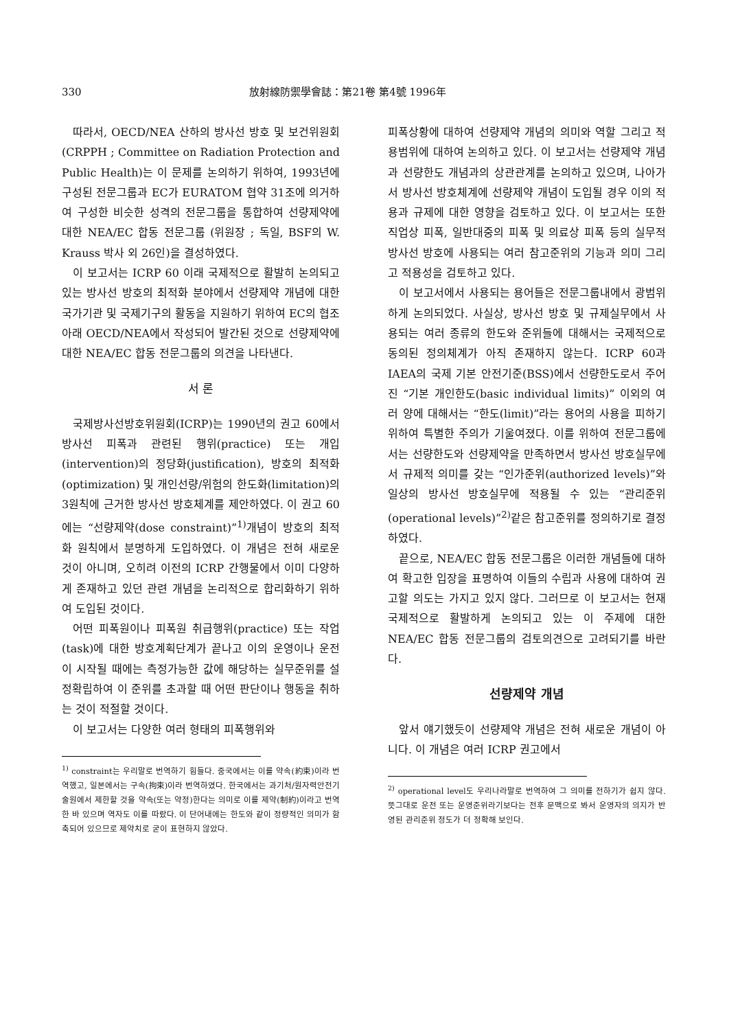330 放射線防禦學會誌：第21卷 第4號 1996年
따라서, OECD/NEA 산하의 방사선 방호 및 보건위원회(CRPPH ; Committee on Radiation Protection and Public Health)는 이 문제를 논의하기 위하여, 1993년에 구성된 전문그룹과 EC가 EURATOM 협약 31조에 의거하여 구성한 비슷한 성격의 전문그룹을 통합하여 선량제약에 대한 NEA/EC 합동 전문그룹 (위원장 ; 독일, BSF의 W. Krauss 박사 외 26인)을 결성하였다.
이 보고서는 ICRP 60 이래 국제적으로 활발히 논의되고 있는 방사선 방호의 최적화 분야에서 선량제약 개념에 대한 국가기관 및 국제기구의 활동을 지원하기 위하여 EC의 협조아래 OECD/NEA에서 작성되어 발간된 것으로 선량제약에 대한 NEA/EC 합동 전문그룹의 의견을 나타낸다.
서 론
국제방사선방호위원회(ICRP)는 1990년의 권고 60에서 방사선 피폭과 관련된 행위(practice) 또는 개입(intervention)의 정당화(justification), 방호의 최적화(optimization) 및 개인선량/위험의 한도화(limitation)의 3원칙에 근거한 방사선 방호체계를 제안하였다. 이 권고 60에는 “선량제약(dose constraint)”<sup>1)</sup>개념이 방호의 최적화 원칙에서 분명하게 도입하였다. 이 개념은 전혀 새로운 것이 아니며, 오히려 이전의 ICRP 간행물에서 이미 다양하게 존재하고 있던 관련 개념을 논리적으로 합리화하기 위하여 도입된 것이다.
어떤 피폭원이나 피폭원 취급행위(practice) 또는 작업(task)에 대한 방호계획단계가 끝나고 이의 운영이나 운전이 시작될 때에는 측정가능한 값에 해당하는 실무준위를 설정확립하여 이 준위를 초과할 때 어떤 판단이나 행동을 취하는 것이 적절할 것이다.
이 보고서는 다양한 여러 형태의 피폭행위와
<sup>1)</sup> constraint는 우리말로 번역하기 힘들다. 중국에서는 이를 약속(約束)이라 번역했고, 일본에서는 구속(拘束)이라 번역하였다. 한국에서는 과기처/원자력안전기술원에서 제한할 것을 약속(또는 약정)한다는 의미로 이를 제약(制約)이라고 번역한 바 있으며 역자도 이를 따랐다. 이 단어내에는 한도와 같이 정량적인 의미가 함축되어 있으므로 제약치로 굳이 표현하지 않았다.
피폭상황에 대하여 선량제약 개념의 의미와 역할 그리고 적용범위에 대하여 논의하고 있다. 이 보고서는 선량제약 개념과 선량한도 개념과의 상관관계를 논의하고 있으며, 나아가서 방사선 방호체계에 선량제약 개념이 도입될 경우 이의 적용과 규제에 대한 영향을 검토하고 있다. 이 보고서는 또한 직업상 피폭, 일반대중의 피폭 및 의료상 피폭 등의 실무적 방사선 방호에 사용되는 여러 참고준위의 기능과 의미 그리고 적용성을 검토하고 있다.
이 보고서에서 사용되는 용어들은 전문그룹내에서 광범위하게 논의되었다. 사실상, 방사선 방호 및 규제실무에서 사용되는 여러 종류의 한도와 준위들에 대해서는 국제적으로 동의된 정의체계가 아직 존재하지 않는다. ICRP 60과 IAEA의 국제 기본 안전기준(BSS)에서 선량한도로서 주어진 “기본 개인한도(basic individual limits)” 이외의 여러 양에 대해서는 “한도(limit)”라는 용어의 사용을 피하기 위하여 특별한 주의가 기울여졌다. 이를 위하여 전문그룹에서는 선량한도와 선량제약을 만족하면서 방사선 방호실무에서 규제적 의미를 갖는 “인가준위(authorized levels)”와 일상의 방사선 방호실무에 적용될 수 있는 “관리준위(operational levels)”<sup>2)</sup>같은 참고준위를 정의하기로 결정하였다.
끝으로, NEA/EC 합동 전문그룹은 이러한 개념들에 대하여 확고한 입장을 표명하여 이들의 수립과 사용에 대하여 권고할 의도는 가지고 있지 않다. 그러므로 이 보고서는 현재 국제적으로 활발하게 논의되고 있는 이 주제에 대한 NEA/EC 합동 전문그룹의 검토의견으로 고려되기를 바란다.
선량제약 개념
앞서 얘기했듯이 선량제약 개념은 전혀 새로운 개념이 아니다. 이 개념은 여러 ICRP 권고에서
<sup>2)</sup> operational level도 우리나라말로 번역하여 그 의미를 전하기가 쉽지 않다. 뜻그대로 운전 또는 운영준위라기보다는 전후 문맥으로 봐서 운영자의 의지가 반영된 관리준위 정도가 더 정확해 보인다.